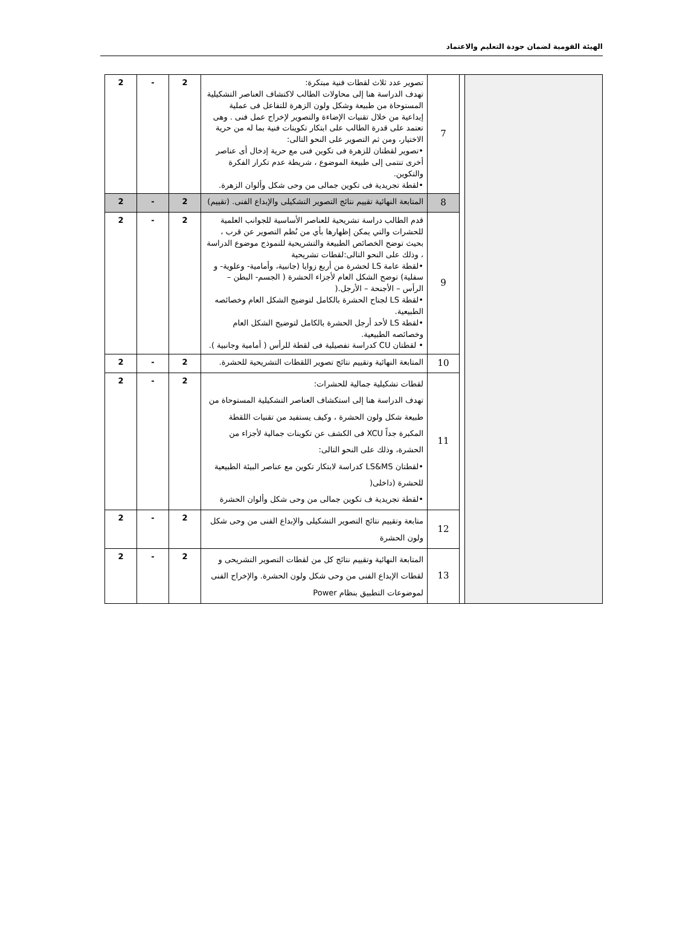الهيئة القومية لضمان جودة التعليم والاعتماد
| | | 7 | تصوير عدد ثلاث لقطات فنية مبتكرة: تهدف الدراسة هنا إلى محاولات الطالب لاكتشاف العناصر التشكيلية المستوحاة من طبيعة وشكل ولون الزهرة للتفاعل فى عملية إبداعية من خلال تقنيات الإضاءة والتصوير لإخراج عمل فنى . وهى تعتمد على قدرة الطالب على ابتكار تكوينات فنية بما له من حرية الاختيار، ومن ثم التصوير على النحو التالى: •تصوير لقطتان للزهرة فى تكوين فنى مع حرية إدخال أى عناصر أخرى تنتمى إلى طبيعة الموضوع ، شريطة عدم تكرار الفكرة والتكوين. •لقطة تجريدية فى تكوين جمالى من وحى شكل وألوان الزهرة. | 2 | - | 2 |
| | | 8 | المتابعة النهائية تقييم نتائج التصوير التشكيلى والإبداع الفنى. (تقييم) | 2 | - | 2 |
| | | 9 | قدم الطالب دراسة تشريحية للعناصر الأساسية للجوانب العلمية للحشرات والتي يمكن إظهارها بأي من نُظم التصوير عن قرب ، بحيث توضح الخصائص الطبيعة والتشريحية للنموذج موضوع الدراسة ، وذلك على النحو التالى:لقطات تشريحية •لقطة عامة LS لحشرة من أربع زوايا (جانبية، وأمامية- وعلوية- و سفلية) توضح الشكل العام لأجزاء الحشرة ( الجسم- البطن – الرأس – الأجنحة – الأرجل.( •لقطة LS لجناح الحشرة بالكامل لتوضيح الشكل العام وخصائصه الطبيعية. •لقطة LS لأحد أرجل الحشرة بالكامل لتوضيح الشكل العام وخصائصه الطبيعية. • لقطتان CU كدراسة تفصيلية فى لقطة للرأس ( أمامية وجانبية ). | 2 | - | 2 |
| | | 10 | المتابعة النهائية وتقييم نتائج تصوير اللقطات التشريحية للحشرة. | 2 | - | 2 |
| | | 11 | لقطات تشكيلية جمالية للحشرات: تهدف الدراسة هنا إلى استكشاف العناصر التشكيلية المستوحاة من طبيعة شكل ولون الحشرة ، وكيف يستفيد من تقنيات اللقطة المكبرة جداً XCU فى الكشف عن تكوينات جمالية لأجزاء من الحشرة، وذلك على النحو التالى: •لقطتان LS&MS كدراسة لابتكار تكوين مع عناصر البيئة الطبيعية للحشرة (داخلى( •لقطة تجريدية ف تكوين جمالى من وحى شكل وألوان الحشرة | 2 | - | 2 |
| | | 12 | متابعة وتقييم نتائج التصوير التشكيلى والإبداع الفنى من وحى شكل ولون الحشرة | 2 | - | 2 |
| | | 13 | المتابعة النهائية وتقييم نتائج كل من لقطات التصوير التشريحى و لقطات الإبداع الفنى من وحى شكل ولون الحشرة. والإخراج الفنى لموضوعات التطبيق بنظام Power | 2 | - | 2 |